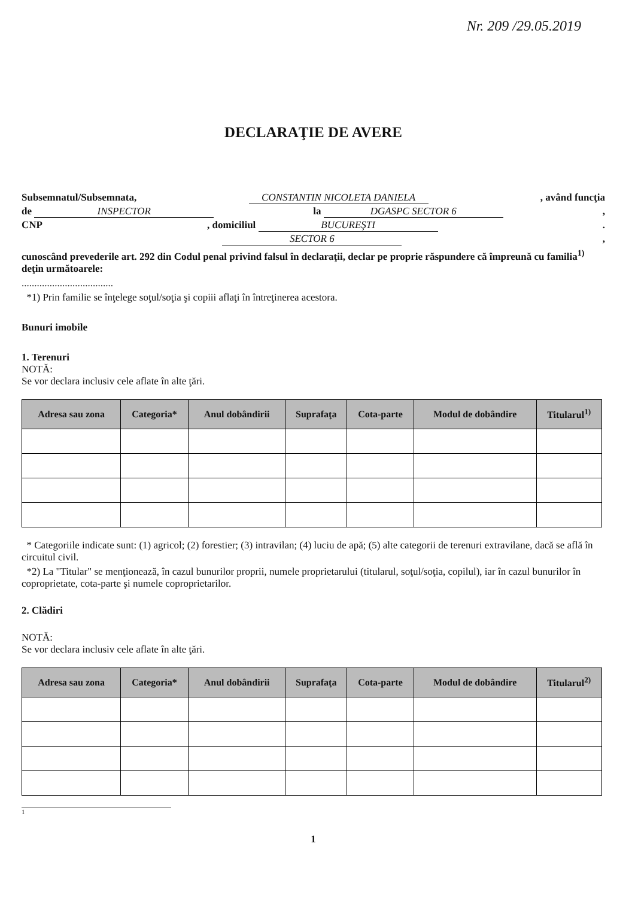Nr. 209 /29.05.2019
DECLARAŢIE DE AVERE
Subsemnatul/Subsemnata, CONSTANTIN NICOLETA DANIELA, având funcţia
de INSPECTOR la DGASPC SECTOR 6,
CNP, domiciliul BUCUREŞTI.
SECTOR 6,
cunoscând prevederile art. 292 din Codul penal privind falsul în declaraţii, declar pe proprie răspundere că împreună cu familia<sup>1)</sup> deţin următoarele:
....................................
*1) Prin familie se înţelege soţul/soţia şi copiii aflaţi în întreţinerea acestora.
Bunuri imobile
1. Terenuri
NOTĂ:
Se vor declara inclusiv cele aflate în alte ţări.
| Adresa sau zona | Categoria* | Anul dobândirii | Suprafaţa | Cota-parte | Modul de dobândire | Titularul<sup>1)</sup> |
| --- | --- | --- | --- | --- | --- | --- |
* Categoriile indicate sunt: (1) agricol; (2) forestier; (3) intravilan; (4) luciu de apă; (5) alte categorii de terenuri extravilane, dacă se află în circuitul civil.
*2) La "Titular" se menţionează, în cazul bunurilor proprii, numele proprietarului (titularul, soţul/soţia, copilul), iar în cazul bunurilor în coproprietate, cota-parte şi numele coproprietarilor.
2. Clădiri
NOTĂ:
Se vor declara inclusiv cele aflate în alte ţări.
| Adresa sau zona | Categoria* | Anul dobândirii | Suprafaţa | Cota-parte | Modul de dobândire | Titularul<sup>2)</sup> |
| --- | --- | --- | --- | --- | --- | --- |
1
1